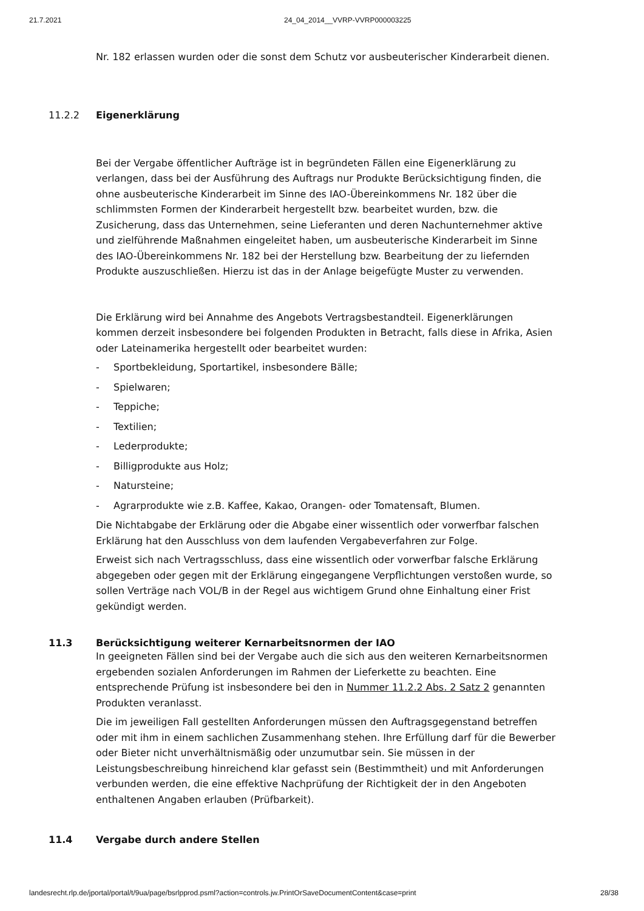21.7.2021 24_04_2014__VVRP-VVRP000003225
Nr. 182 erlassen wurden oder die sonst dem Schutz vor ausbeuterischer Kinderarbeit dienen.
11.2.2 Eigenerklärung
Bei der Vergabe öffentlicher Aufträge ist in begründeten Fällen eine Eigenerklärung zu verlangen, dass bei der Ausführung des Auftrags nur Produkte Berücksichtigung finden, die ohne ausbeuterische Kinderarbeit im Sinne des IAO-Übereinkommens Nr. 182 über die schlimmsten Formen der Kinderarbeit hergestellt bzw. bearbeitet wurden, bzw. die Zusicherung, dass das Unternehmen, seine Lieferanten und deren Nachunternehmer aktive und zielführende Maßnahmen eingeleitet haben, um ausbeuterische Kinderarbeit im Sinne des IAO-Übereinkommens Nr. 182 bei der Herstellung bzw. Bearbeitung der zu liefernden Produkte auszuschließen. Hierzu ist das in der Anlage beigefügte Muster zu verwenden.
Die Erklärung wird bei Annahme des Angebots Vertragsbestandteil. Eigenerklärungen kommen derzeit insbesondere bei folgenden Produkten in Betracht, falls diese in Afrika, Asien oder Lateinamerika hergestellt oder bearbeitet wurden:
- Sportbekleidung, Sportartikel, insbesondere Bälle;
- Spielwaren;
- Teppiche;
- Textilien;
- Lederprodukte;
- Billigprodukte aus Holz;
- Natursteine;
- Agrarprodukte wie z.B. Kaffee, Kakao, Orangen- oder Tomatensaft, Blumen.
Die Nichtabgabe der Erklärung oder die Abgabe einer wissentlich oder vorwerfbar falschen Erklärung hat den Ausschluss von dem laufenden Vergabeverfahren zur Folge.
Erweist sich nach Vertragsschluss, dass eine wissentlich oder vorwerfbar falsche Erklärung abgegeben oder gegen mit der Erklärung eingegangene Verpflichtungen verstoßen wurde, so sollen Verträge nach VOL/B in der Regel aus wichtigem Grund ohne Einhaltung einer Frist gekündigt werden.
11.3 Berücksichtigung weiterer Kernarbeitsnormen der IAO
In geeigneten Fällen sind bei der Vergabe auch die sich aus den weiteren Kernarbeitsnormen ergebenden sozialen Anforderungen im Rahmen der Lieferkette zu beachten. Eine entsprechende Prüfung ist insbesondere bei den in Nummer 11.2.2 Abs. 2 Satz 2 genannten Produkten veranlasst.
Die im jeweiligen Fall gestellten Anforderungen müssen den Auftragsgegenstand betreffen oder mit ihm in einem sachlichen Zusammenhang stehen. Ihre Erfüllung darf für die Bewerber oder Bieter nicht unverhältnismäßig oder unzumutbar sein. Sie müssen in der Leistungsbeschreibung hinreichend klar gefasst sein (Bestimmtheit) und mit Anforderungen verbunden werden, die eine effektive Nachprüfung der Richtigkeit der in den Angeboten enthaltenen Angaben erlauben (Prüfbarkeit).
11.4 Vergabe durch andere Stellen
landesrecht.rlp.de/jportal/portal/t/9ua/page/bsrlpprod.psml?action=controls.jw.PrintOrSaveDocumentContent&case=print 28/38